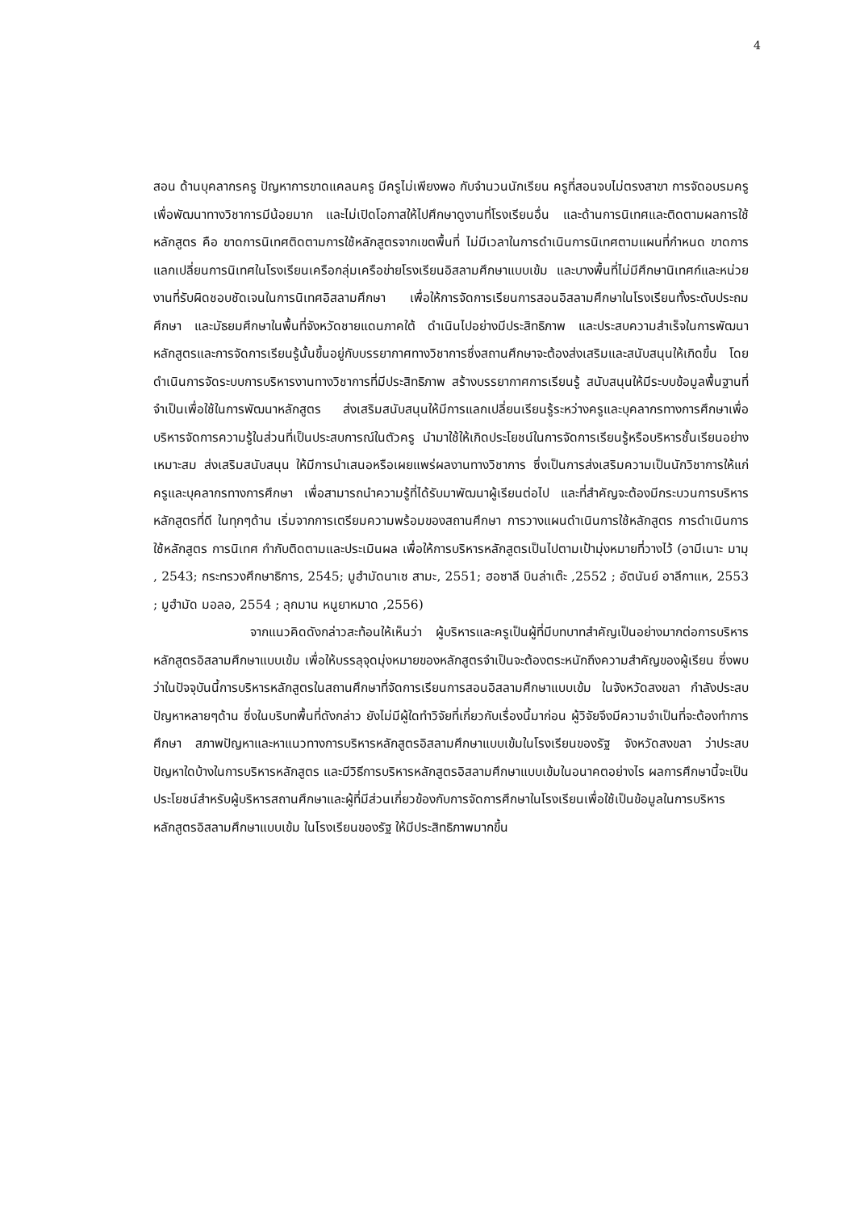4
สอน ด้านบุคลากรครู ปัญหาการขาดแคลนครู มีครูไม่เพียงพอ กับจำนวนนักเรียน ครูที่สอนจบไม่ตรงสาขา การจัดอบรมครูเพื่อพัฒนาทางวิชาการมีน้อยมาก และไม่เปิดโอกาสให้ไปศึกษาดูงานที่โรงเรียนอื่น และด้านการนิเทศและติดตามผลการใช้หลักสูตร คือ ขาดการนิเทศติดตามการใช้หลักสูตรจากเขตพื้นที่ ไม่มีเวลาในการดำเนินการนิเทศตามแผนที่กำหนด ขาดการแลกเปลี่ยนการนิเทศในโรงเรียนเครือกลุ่มเครือข่ายโรงเรียนอิสลามศึกษาแบบเข้ม และบางพื้นที่ไม่มีศึกษานิเทศก์และหน่วยงานที่รับผิดชอบชัดเจนในการนิเทศอิสลามศึกษา เพื่อให้การจัดการเรียนการสอนอิสลามศึกษาในโรงเรียนทั้งระดับประถมศึกษา และมัธยมศึกษาในพื้นที่จังหวัดชายแดนภาคใต้ ดำเนินไปอย่างมีประสิทธิภาพ และประสบความสำเร็จในการพัฒนาหลักสูตรและการจัดการเรียนรู้นั้นขึ้นอยู่กับบรรยากาศทางวิชาการซึ่งสถานศึกษาจะต้องส่งเสริมและสนับสนุนให้เกิดขึ้น โดยดำเนินการจัดระบบการบริหารงานทางวิชาการที่มีประสิทธิภาพ สร้างบรรยากาศการเรียนรู้ สนับสนุนให้มีระบบข้อมูลพื้นฐานที่จำเป็นเพื่อใช้ในการพัฒนาหลักสูตร ส่งเสริมสนับสนุนให้มีการแลกเปลี่ยนเรียนรู้ระหว่างครูและบุคลากรทางการศึกษาเพื่อบริหารจัดการความรู้ในส่วนที่เป็นประสบการณ์ในตัวครู นำมาใช้ให้เกิดประโยชน์ในการจัดการเรียนรู้หรือบริหารชั้นเรียนอย่างเหมาะสม ส่งเสริมสนับสนุน ให้มีการนำเสนอหรือเผยแพร่ผลงานทางวิชาการ ซึ่งเป็นการส่งเสริมความเป็นนักวิชาการให้แก่ครูและบุคลากรทางการศึกษา เพื่อสามารถนำความรู้ที่ได้รับมาพัฒนาผู้เรียนต่อไป และที่สำคัญจะต้องมีกระบวนการบริหารหลักสูตรที่ดี ในทุกๆด้าน เริ่มจากการเตรียมความพร้อมของสถานศึกษา การวางแผนดำเนินการใช้หลักสูตร การดำเนินการใช้หลักสูตร การนิเทศ กำกับติดตามและประเมินผล เพื่อให้การบริหารหลักสูตรเป็นไปตามเป้ามุ่งหมายที่วางไว้ (อามีเนาะ มามุ , 2543; กระทรวงศึกษาธิการ, 2545; มูฮำมัดนาเซ สามะ, 2551; ฮอซาลี บินล่าเต๊ะ ,2552 ; อัตนันย์ อาลีกาแห, 2553 ; มูฮำมัด มอลอ, 2554 ; ลุกมาน หนูยาหมาด ,2556)
จากแนวคิดดังกล่าวสะท้อนให้เห็นว่า ผู้บริหารและครูเป็นผู้ที่มีบทบาทสำคัญเป็นอย่างมากต่อการบริหารหลักสูตรอิสลามศึกษาแบบเข้ม เพื่อให้บรรลุจุดมุ่งหมายของหลักสูตรจำเป็นจะต้องตระหนักถึงความสำคัญของผู้เรียน ซึ่งพบว่าในปัจจุบันนี้การบริหารหลักสูตรในสถานศึกษาที่จัดการเรียนการสอนอิสลามศึกษาแบบเข้ม ในจังหวัดสงขลา กำลังประสบปัญหาหลายๆด้าน ซึ่งในบริบทพื้นที่ดังกล่าว ยังไม่มีผู้ใดทำวิจัยที่เกี่ยวกับเรื่องนี้มาก่อน ผู้วิจัยจึงมีความจำเป็นที่จะต้องทำการศึกษา สภาพปัญหาและหาแนวทางการบริหารหลักสูตรอิสลามศึกษาแบบเข้มในโรงเรียนของรัฐ จังหวัดสงขลา ว่าประสบปัญหาใดบ้างในการบริหารหลักสูตร และมีวิธีการบริหารหลักสูตรอิสลามศึกษาแบบเข้มในอนาคตอย่างไร ผลการศึกษานี้จะเป็นประโยชน์สำหรับผู้บริหารสถานศึกษาและผู้ที่มีส่วนเกี่ยวข้องกับการจัดการศึกษาในโรงเรียนเพื่อใช้เป็นข้อมูลในการบริหารหลักสูตรอิสลามศึกษาแบบเข้ม ในโรงเรียนของรัฐ ให้มีประสิทธิภาพมากขึ้น